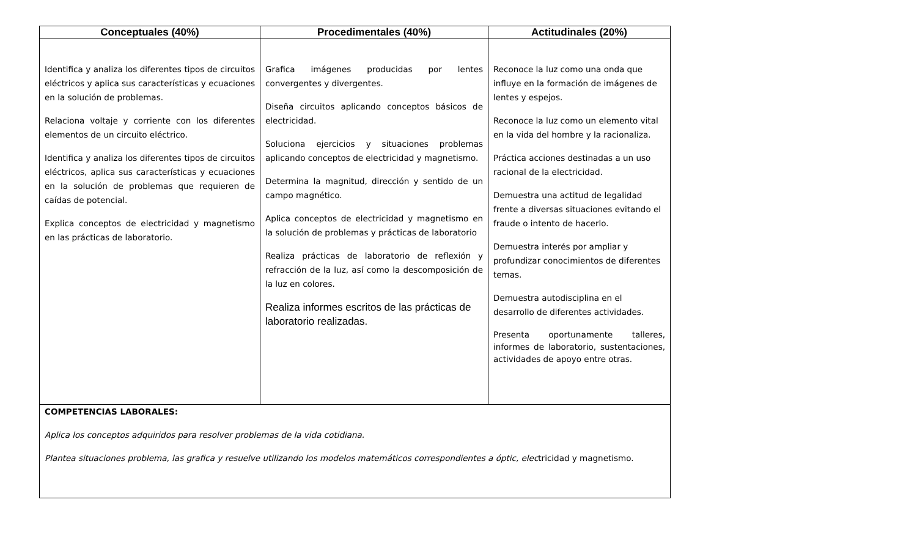| Conceptuales (40%) | Procedimentales (40%) | Actitudinales (20%) |
| --- | --- | --- |
| Identifica y analiza los diferentes tipos de circuitos eléctricos y aplica sus características y ecuaciones en la solución de problemas. Relaciona voltaje y corriente con los diferentes elementos de un circuito eléctrico. Identifica y analiza los diferentes tipos de circuitos eléctricos, aplica sus características y ecuaciones en la solución de problemas que requieren de caídas de potencial. Explica conceptos de electricidad y magnetismo en las prácticas de laboratorio. | Grafica imágenes producidas por lentes convergentes y divergentes. Diseña circuitos aplicando conceptos básicos de electricidad. Soluciona ejercicios y situaciones problemas aplicando conceptos de electricidad y magnetismo. Determina la magnitud, dirección y sentido de un campo magnético. Aplica conceptos de electricidad y magnetismo en la solución de problemas y prácticas de laboratorio Realiza prácticas de laboratorio de reflexión y refracción de la luz, así como la descomposición de la luz en colores. Realiza informes escritos de las prácticas de laboratorio realizadas. | Reconoce la luz como una onda que influye en la formación de imágenes de lentes y espejos. Reconoce la luz como un elemento vital en la vida del hombre y la racionaliza. Práctica acciones destinadas a un uso racional de la electricidad. Demuestra una actitud de legalidad frente a diversas situaciones evitando el fraude o intento de hacerlo. Demuestra interés por ampliar y profundizar conocimientos de diferentes temas. Demuestra autodisciplina en el desarrollo de diferentes actividades. Presenta oportunamente talleres, informes de laboratorio, sustentaciones, actividades de apoyo entre otras. |
| COMPETENCIAS LABORALES: Aplica los conceptos adquiridos para resolver problemas de la vida cotidiana. Plantea situaciones problema, las grafica y resuelve utilizando los modelos matemáticos correspondientes a óptic, elec tricidad y magnetismo. | | |